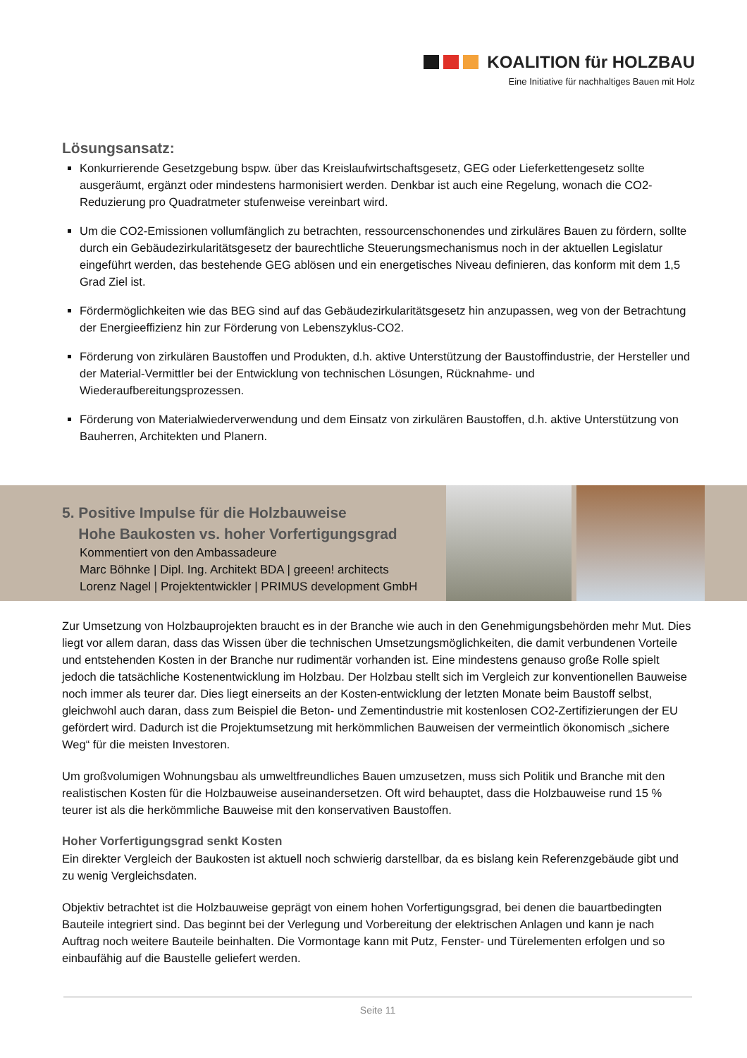KOALITION für HOLZBAU
Eine Initiative für nachhaltiges Bauen mit Holz
Lösungsansatz:
Konkurrierende Gesetzgebung bspw. über das Kreislaufwirtschaftsgesetz, GEG oder Lieferkettengesetz sollte ausgeräumt, ergänzt oder mindestens harmonisiert werden. Denkbar ist auch eine Regelung, wonach die CO2-Reduzierung pro Quadratmeter stufenweise vereinbart wird.
Um die CO2-Emissionen vollumfänglich zu betrachten, ressourcenschonendes und zirkuläres Bauen zu fördern, sollte durch ein Gebäudezirkularitätsgesetz der baurechtliche Steuerungsmechanismus noch in der aktuellen Legislatur eingeführt werden, das bestehende GEG ablösen und ein energetisches Niveau definieren, das konform mit dem 1,5 Grad Ziel ist.
Fördermöglichkeiten wie das BEG sind auf das Gebäudezirkularitätsgesetz hin anzupassen, weg von der Betrachtung der Energieeffizienz hin zur Förderung von Lebenszyklus-CO2.
Förderung von zirkulären Baustoffen und Produkten, d.h. aktive Unterstützung der Baustoffindustrie, der Hersteller und der Material-Vermittler bei der Entwicklung von technischen Lösungen, Rücknahme- und Wiederaufbereitungsprozessen.
Förderung von Materialwiederverwendung und dem Einsatz von zirkulären Baustoffen, d.h. aktive Unterstützung von Bauherren, Architekten und Planern.
5. Positive Impulse für die Holzbauweise
Hohe Baukosten vs. hoher Vorfertigungsgrad
Kommentiert von den Ambassadeure
Marc Böhnke | Dipl. Ing. Architekt BDA | greeen! architects
Lorenz Nagel | Projektentwickler | PRIMUS development GmbH
Zur Umsetzung von Holzbauprojekten braucht es in der Branche wie auch in den Genehmigungsbehörden mehr Mut. Dies liegt vor allem daran, dass das Wissen über die technischen Umsetzungsmöglichkeiten, die damit verbundenen Vorteile und entstehenden Kosten in der Branche nur rudimentär vorhanden ist. Eine mindestens genauso große Rolle spielt jedoch die tatsächliche Kostenentwicklung im Holzbau. Der Holzbau stellt sich im Vergleich zur konventionellen Bauweise noch immer als teurer dar. Dies liegt einerseits an der Kosten-entwicklung der letzten Monate beim Baustoff selbst, gleichwohl auch daran, dass zum Beispiel die Beton- und Zementindustrie mit kostenlosen CO2-Zertifizierungen der EU gefördert wird. Dadurch ist die Projektumsetzung mit herkömmlichen Bauweisen der vermeintlich ökonomisch „sichere Weg“ für die meisten Investoren.
Um großvolumigen Wohnungsbau als umweltfreundliches Bauen umzusetzen, muss sich Politik und Branche mit den realistischen Kosten für die Holzbauweise auseinandersetzen. Oft wird behauptet, dass die Holzbauweise rund 15 % teurer ist als die herkömmliche Bauweise mit den konservativen Baustoffen.
Hoher Vorfertigungsgrad senkt Kosten
Ein direkter Vergleich der Baukosten ist aktuell noch schwierig darstellbar, da es bislang kein Referenzgebäude gibt und zu wenig Vergleichsdaten.
Objektiv betrachtet ist die Holzbauweise geprägt von einem hohen Vorfertigungsgrad, bei denen die bauartbedingten Bauteile integriert sind. Das beginnt bei der Verlegung und Vorbereitung der elektrischen Anlagen und kann je nach Auftrag noch weitere Bauteile beinhalten. Die Vormontage kann mit Putz, Fenster- und Türelementen erfolgen und so einbaufähig auf die Baustelle geliefert werden.
Seite 11